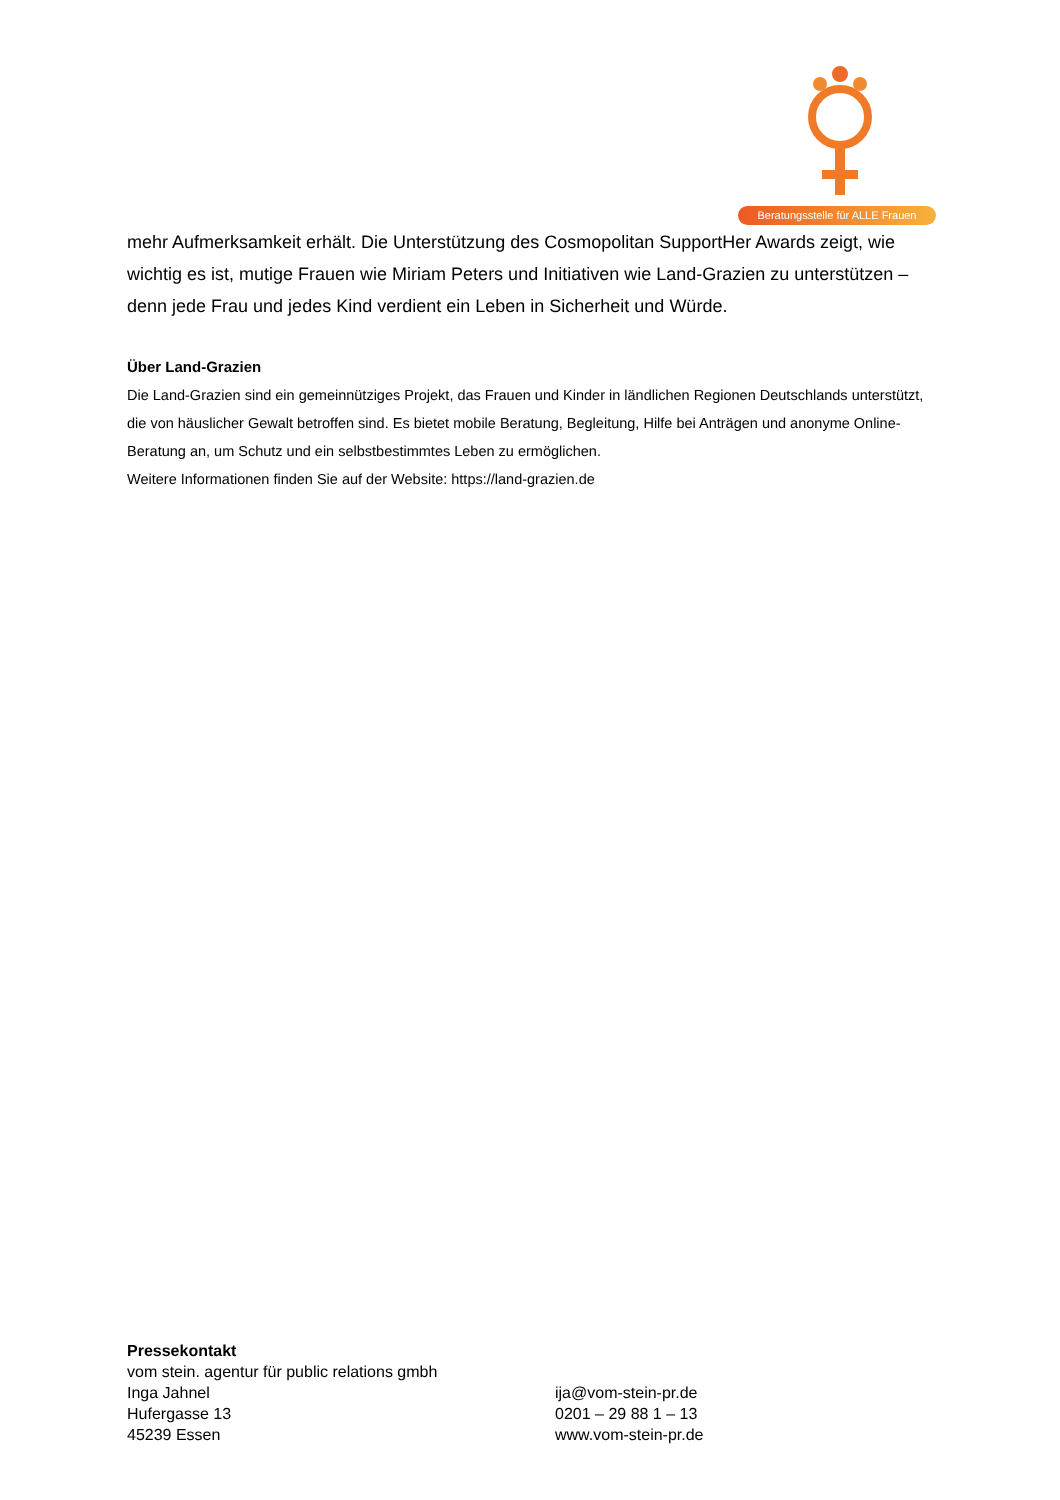Beratungsstelle für ALLE Frauen
mehr Aufmerksamkeit erhält. Die Unterstützung des Cosmopolitan SupportHer Awards zeigt, wie wichtig es ist, mutige Frauen wie Miriam Peters und Initiativen wie Land-Grazien zu unterstützen – denn jede Frau und jedes Kind verdient ein Leben in Sicherheit und Würde.
Über Land-Grazien
Die Land-Grazien sind ein gemeinnütziges Projekt, das Frauen und Kinder in ländlichen Regionen Deutschlands unterstützt, die von häuslicher Gewalt betroffen sind. Es bietet mobile Beratung, Begleitung, Hilfe bei Anträgen und anonyme Online-Beratung an, um Schutz und ein selbstbestimmtes Leben zu ermöglichen.
Weitere Informationen finden Sie auf der Website: https://land-grazien.de
Pressekontakt
vom stein. agentur für public relations gmbh
Inga Jahnel ija@vom-stein-pr.de
Hufergasse 13 0201 – 29 88 1 – 13
45239 Essen www.vom-stein-pr.de